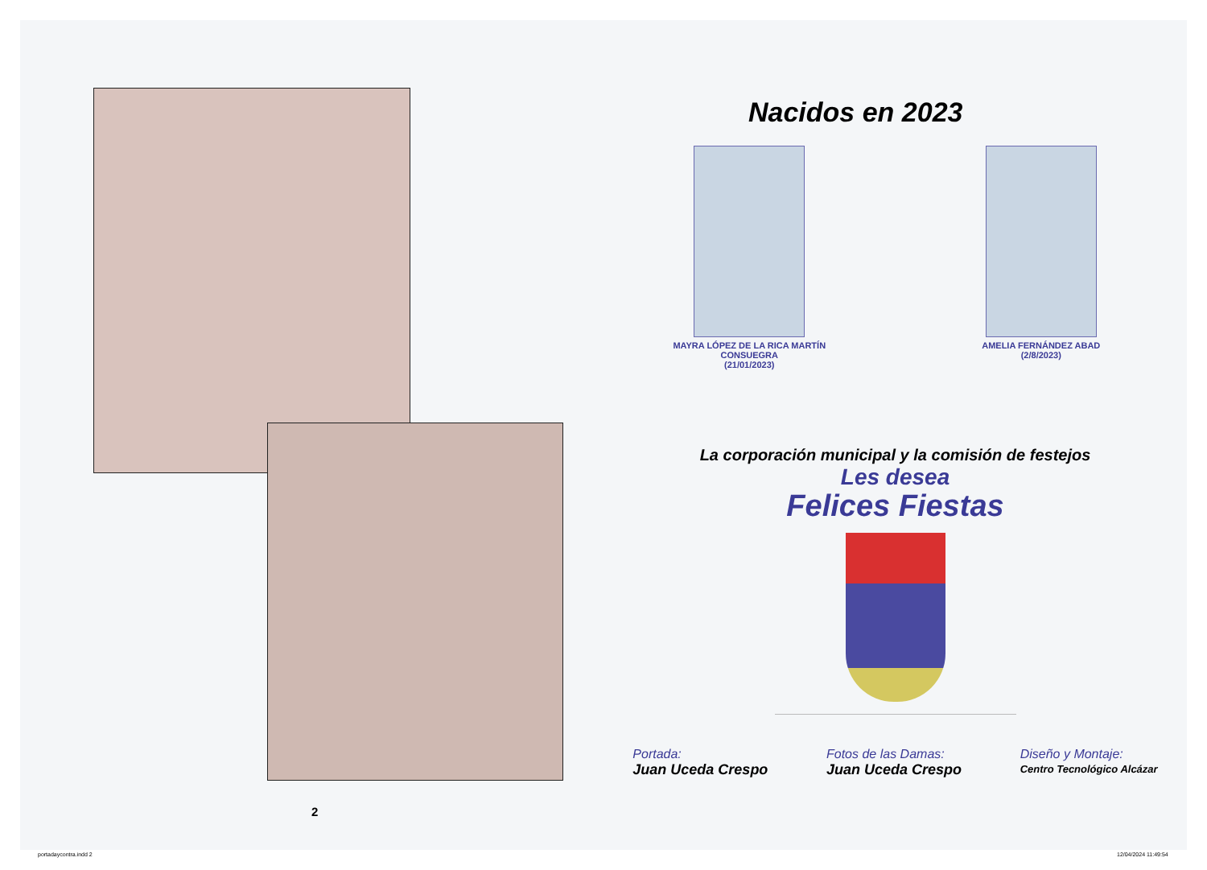2
Nacidos en 2023
MAYRA LÓPEZ DE LA RICA MARTÍN CONSUEGRA
(21/01/2023)
AMELIA FERNÁNDEZ ABAD
(2/8/2023)
La corporación municipal y la comisión de festejos
Les desea
Felices Fiestas
Portada:
Juan Uceda Crespo
Fotos de las Damas:
Juan Uceda Crespo
Diseño y Montaje:
Centro Tecnológico Alcázar
portadaycontra.indd 2 12/04/2024 11:49:54